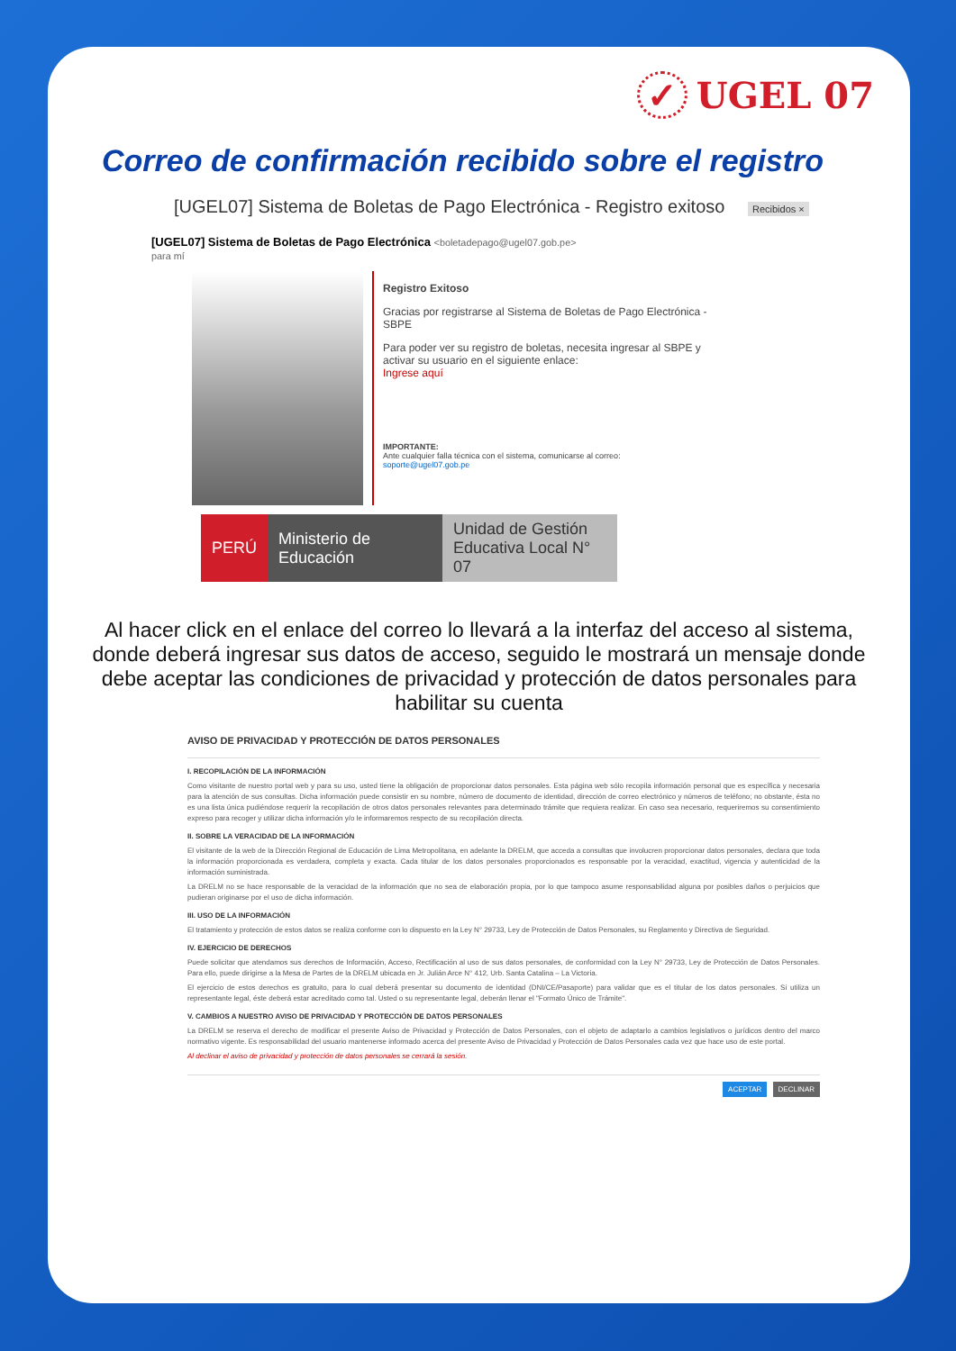✓ UGEL 07
Correo de confirmación recibido sobre el registro
[UGEL07] Sistema de Boletas de Pago Electrónica - Registro exitoso Recibidos ×
[UGEL07] Sistema de Boletas de Pago Electrónica <boletadepago@ugel07.gob.pe>
para mí
Registro Exitoso
Gracias por registrarse al Sistema de Boletas de Pago Electrónica - SBPE
Para poder ver su registro de boletas, necesita ingresar al SBPE y activar su usuario en el siguiente enlace:
Ingrese aquí
IMPORTANTE:
Ante cualquier falla técnica con el sistema, comunicarse al correo:
soporte@ugel07.gob.pe
PERÚ Ministerio de Educación
Unidad de Gestión Educativa Local N° 07
Al hacer click en el enlace del correo lo llevará a la interfaz del acceso al sistema, donde deberá ingresar sus datos de acceso, seguido le mostrará un mensaje donde debe aceptar las condiciones de privacidad y protección de datos personales para habilitar su cuenta
AVISO DE PRIVACIDAD Y PROTECCIÓN DE DATOS PERSONALES
I. RECOPILACIÓN DE LA INFORMACIÓN
Como visitante de nuestro portal web y para su uso, usted tiene la obligación de proporcionar datos personales. Esta página web sólo recopila información personal que es específica y necesaria para la atención de sus consultas. Dicha información puede consistir en su nombre, número de documento de identidad, dirección de correo electrónico y números de teléfono; no obstante, ésta no es una lista única pudiéndose requerir la recopilación de otros datos personales relevantes para determinado trámite que requiera realizar. En caso sea necesario, requeriremos su consentimiento expreso para recoger y utilizar dicha información y/o le informaremos respecto de su recopilación directa.
II. SOBRE LA VERACIDAD DE LA INFORMACIÓN
El visitante de la web de la Dirección Regional de Educación de Lima Metropolitana, en adelante la DRELM, que acceda a consultas que involucren proporcionar datos personales, declara que toda la información proporcionada es verdadera, completa y exacta. Cada titular de los datos personales proporcionados es responsable por la veracidad, exactitud, vigencia y autenticidad de la información suministrada.
La DRELM no se hace responsable de la veracidad de la información que no sea de elaboración propia, por lo que tampoco asume responsabilidad alguna por posibles daños o perjuicios que pudieran originarse por el uso de dicha información.
III. USO DE LA INFORMACIÓN
El tratamiento y protección de estos datos se realiza conforme con lo dispuesto en la Ley N° 29733, Ley de Protección de Datos Personales, su Reglamento y Directiva de Seguridad.
IV. EJERCICIO DE DERECHOS
Puede solicitar que atendamos sus derechos de Información, Acceso, Rectificación al uso de sus datos personales, de conformidad con la Ley N° 29733, Ley de Protección de Datos Personales. Para ello, puede dirigirse a la Mesa de Partes de la DRELM ubicada en Jr. Julián Arce N° 412, Urb. Santa Catalina – La Victoria.
El ejercicio de estos derechos es gratuito, para lo cual deberá presentar su documento de identidad (DNI/CE/Pasaporte) para validar que es el titular de los datos personales. Si utiliza un representante legal, éste deberá estar acreditado como tal. Usted o su representante legal, deberán llenar el "Formato Único de Trámite".
V. CAMBIOS A NUESTRO AVISO DE PRIVACIDAD Y PROTECCIÓN DE DATOS PERSONALES
La DRELM se reserva el derecho de modificar el presente Aviso de Privacidad y Protección de Datos Personales, con el objeto de adaptarlo a cambios legislativos o jurídicos dentro del marco normativo vigente. Es responsabilidad del usuario mantenerse informado acerca del presente Aviso de Privacidad y Protección de Datos Personales cada vez que hace uso de este portal.
Al declinar el aviso de privacidad y protección de datos personales se cerrará la sesión.
ACEPTAR DECLINAR